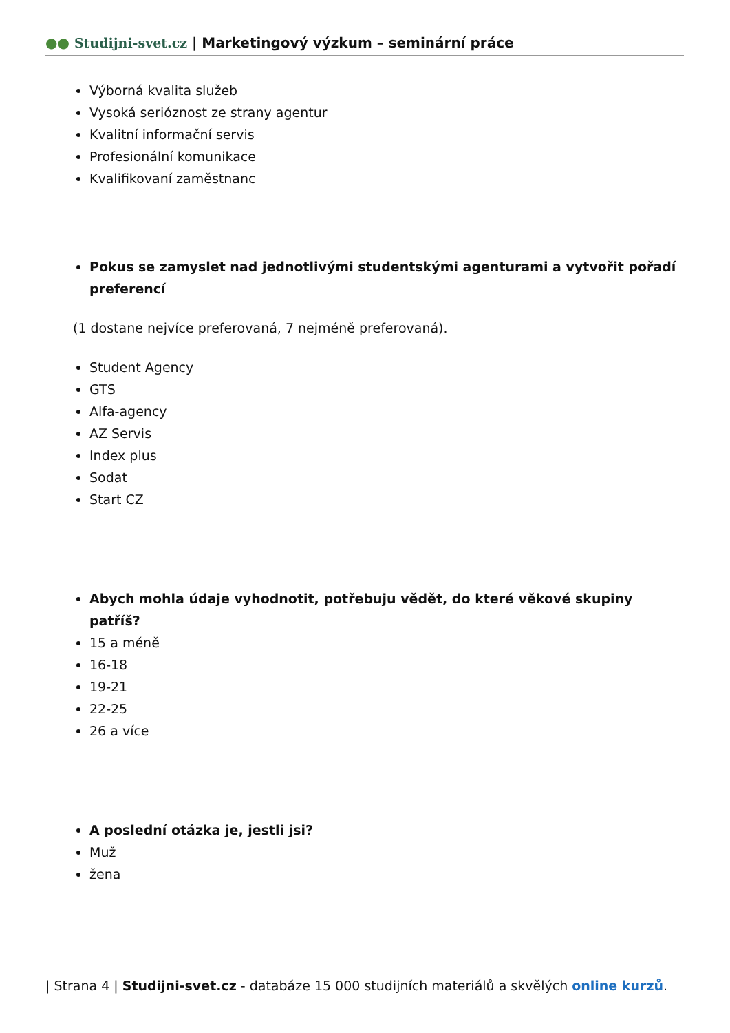●● Studijni-svet.cz | Marketingový výzkum – seminární práce
Výborná kvalita služeb
Vysoká serióznost ze strany agentur
Kvalitní informační servis
Profesionální komunikace
Kvalifikovaní zaměstnanc
Pokus se zamyslet nad jednotlivými studentskými agenturami a vytvořit pořadí preferencí
(1 dostane nejvíce preferovaná, 7 nejméně preferovaná).
Student Agency
GTS
Alfa-agency
AZ Servis
Index plus
Sodat
Start CZ
Abych mohla údaje vyhodnotit, potřebuju vědět, do které věkové skupiny patříš?
15 a méně
16-18
19-21
22-25
26 a více
A poslední otázka je, jestli jsi?
Muž
žena
| Strana 4 | Studijni-svet.cz - databáze 15 000 studijních materiálů a skvělých online kurzů.